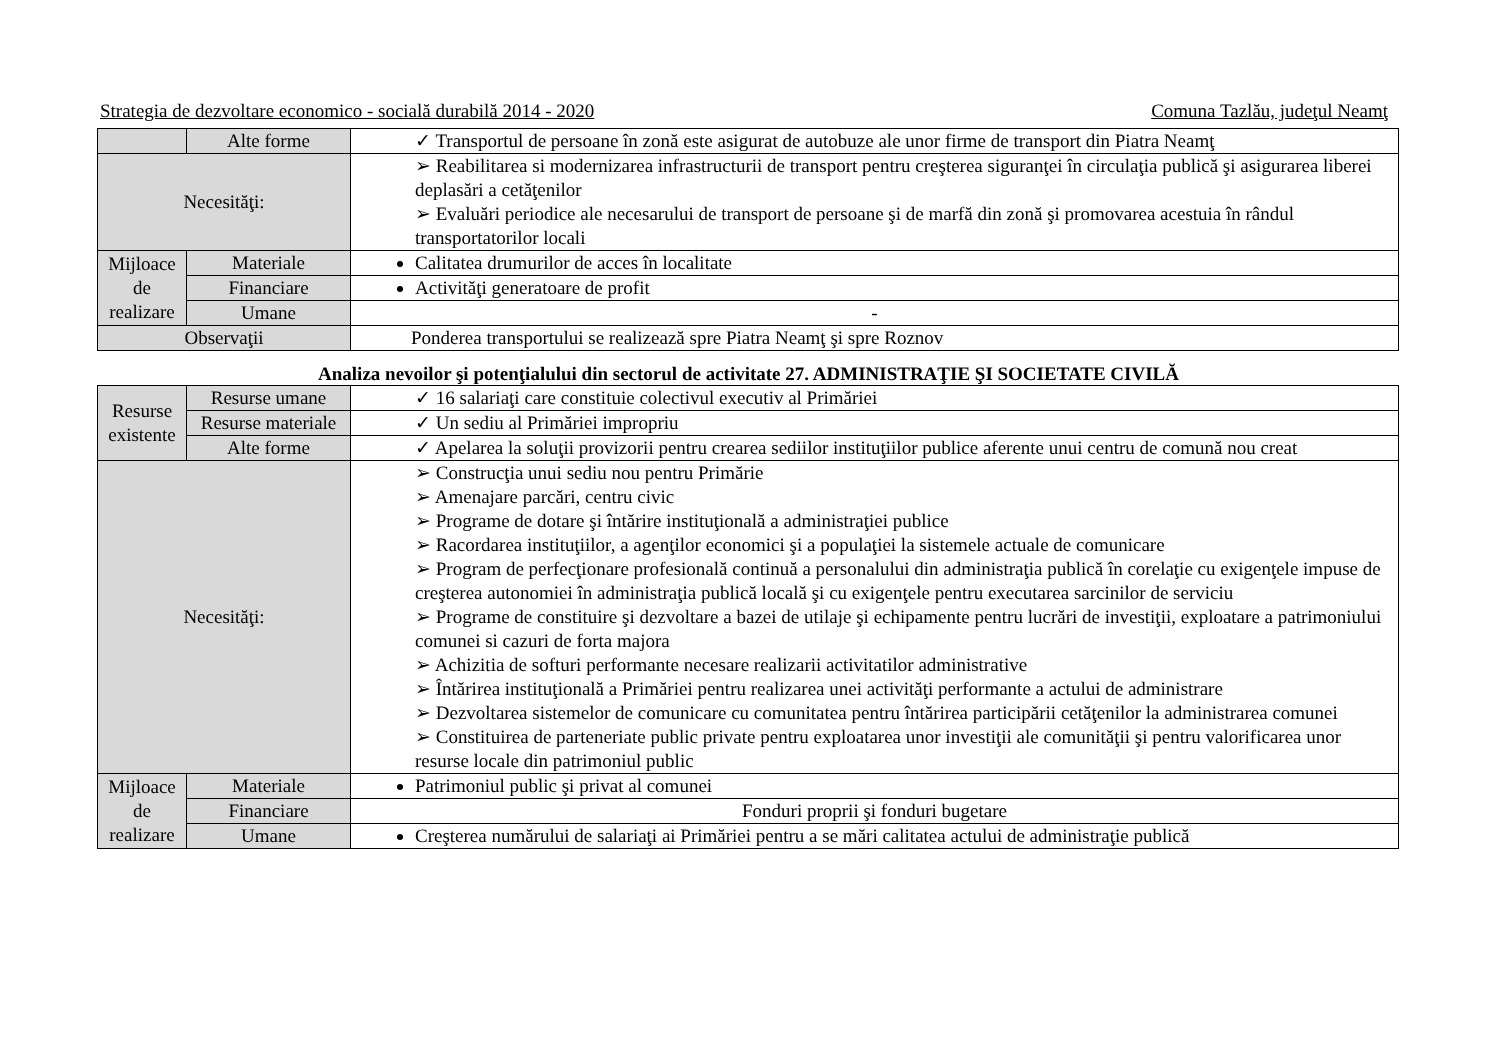Strategia de dezvoltare economico - socială durabilă 2014 - 2020 Comuna Tazlău, judeţul Neamţ
| | Alte forme | ✓ Transportul de persoane în zonă este asigurat de autobuze ale unor firme de transport din Piatra Neamţ |
| Necesităţi: | | ➢ Reabilitarea si modernizarea infrastructurii de transport pentru creşterea siguranţei în circulaţia publică şi asigurarea liberei deplasări a cetăţenilor ➢ Evaluări periodice ale necesarului de transport de persoane şi de marfă din zonă şi promovarea acestuia în rândul transportatorilor locali |
| Mijloace de realizare | Materiale | Calitatea drumurilor de acces în localitate |
| | Financiare | Activităţi generatoare de profit |
| | Umane | - |
| Observaţii | | Ponderea transportului se realizează spre Piatra Neamţ şi spre Roznov |
Analiza nevoilor şi potenţialului din sectorul de activitate 27. ADMINISTRAŢIE ŞI SOCIETATE CIVILĂ
| Resurse existente | Resurse umane | ✓ 16 salariaţi care constituie colectivul executiv al Primăriei |
| | Resurse materiale | ✓ Un sediu al Primăriei impropriu |
| | Alte forme | ✓ Apelarea la soluţii provizorii pentru crearea sediilor instituţiilor publice aferente unui centru de comună nou creat |
| Necesităţi: | | ➢ Construcţia unui sediu nou pentru Primărie ➢ Amenajare parcări, centru civic ➢ Programe de dotare şi întărire instituţională a administraţiei publice ➢ Racordarea instituţiilor, a agenţilor economici şi a populaţiei la sistemele actuale de comunicare ➢ Program de perfecţionare profesională continuă a personalului din administraţia publică în corelaţie cu exigenţele impuse de creşterea autonomiei în administraţia publică locală şi cu exigenţele pentru executarea sarcinilor de serviciu ➢ Programe de constituire şi dezvoltare a bazei de utilaje şi echipamente pentru lucrări de investiţii, exploatare a patrimoniului comunei si cazuri de forta majora ➢ Achizitia de softuri performante necesare realizarii activitatilor administrative ➢ Întărirea instituţională a Primăriei pentru realizarea unei activităţi performante a actului de administrare ➢ Dezvoltarea sistemelor de comunicare cu comunitatea pentru întărirea participării cetăţenilor la administrarea comunei ➢ Constituirea de parteneriate public private pentru exploatarea unor investiţii ale comunităţii şi pentru valorificarea unor resurse locale din patrimoniul public |
| Mijloace de realizare | Materiale | Patrimoniul public şi privat al comunei |
| | Financiare | Fonduri proprii şi fonduri bugetare |
| | Umane | Creşterea numărului de salariaţi ai Primăriei pentru a se mări calitatea actului de administraţie publică |